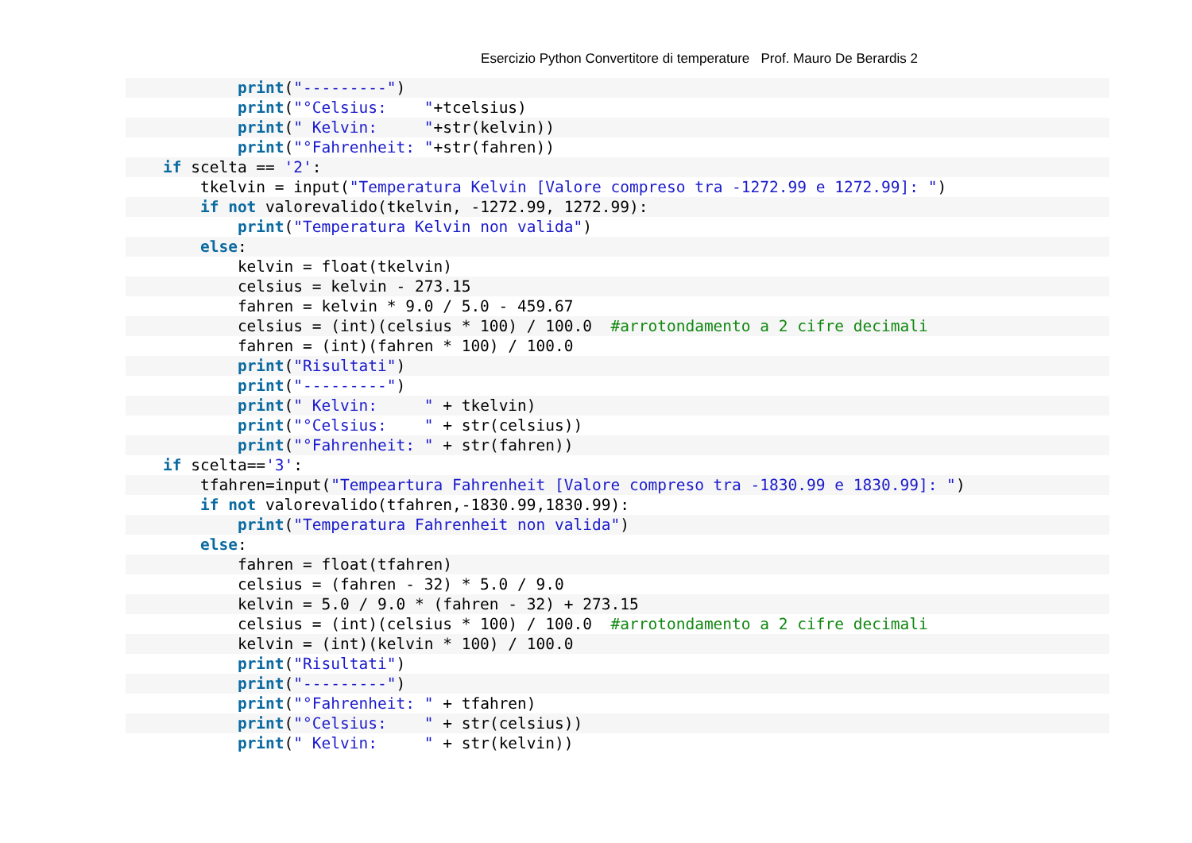Esercizio Python Convertitore di temperature Prof. Mauro De Berardis 2
print("---------")
print("°Celsius: "+tcelsius)
print(" Kelvin: "+str(kelvin))
print("°Fahrenheit: "+str(fahren))
if scelta == '2':
tkelvin = input("Temperatura Kelvin [Valore compreso tra -1272.99 e 1272.99]: ")
if not valorevalido(tkelvin, -1272.99, 1272.99):
print("Temperatura Kelvin non valida")
else:
kelvin = float(tkelvin)
celsius = kelvin - 273.15
fahren = kelvin * 9.0 / 5.0 - 459.67
celsius = (int)(celsius * 100) / 100.0 #arrotondamento a 2 cifre decimali
fahren = (int)(fahren * 100) / 100.0
print("Risultati")
print("---------")
print(" Kelvin: " + tkelvin)
print("°Celsius: " + str(celsius))
print("°Fahrenheit: " + str(fahren))
if scelta=='3':
tfahren=input("Tempeartura Fahrenheit [Valore compreso tra -1830.99 e 1830.99]: ")
if not valorevalido(tfahren,-1830.99,1830.99):
print("Temperatura Fahrenheit non valida")
else:
fahren = float(tfahren)
celsius = (fahren - 32) * 5.0 / 9.0
kelvin = 5.0 / 9.0 * (fahren - 32) + 273.15
celsius = (int)(celsius * 100) / 100.0 #arrotondamento a 2 cifre decimali
kelvin = (int)(kelvin * 100) / 100.0
print("Risultati")
print("---------")
print("°Fahrenheit: " + tfahren)
print("°Celsius: " + str(celsius))
print(" Kelvin: " + str(kelvin))